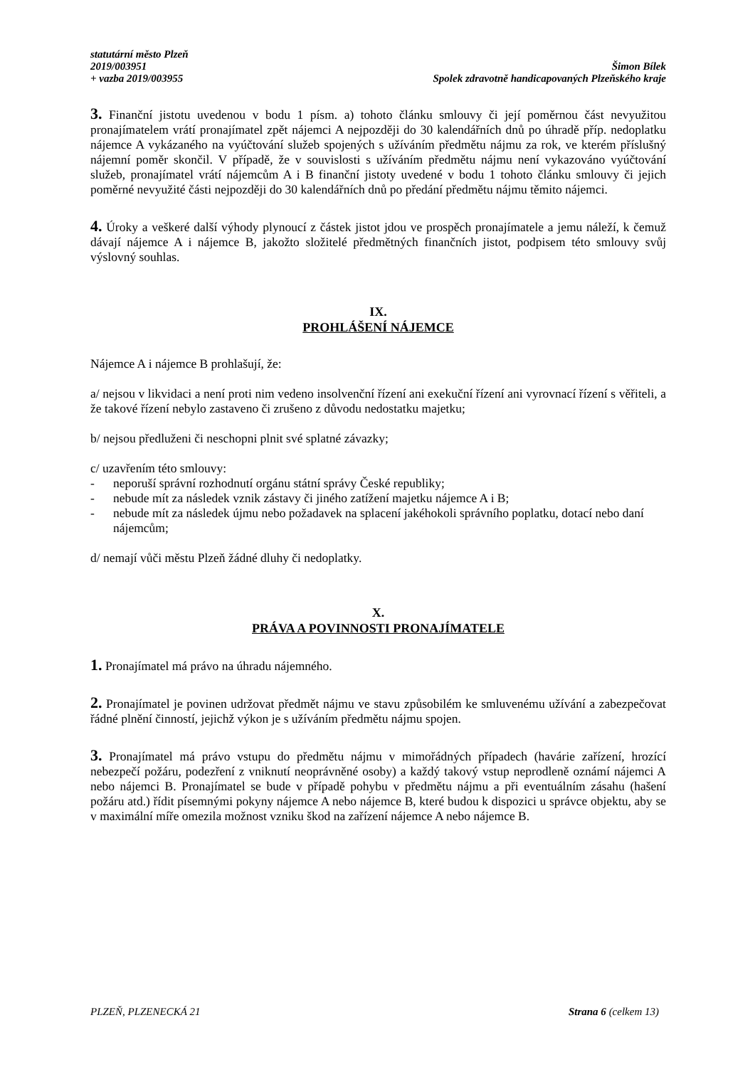statutární město Plzeň
2019/003951
+ vazba 2019/003955
Šimon Bílek
Spolek zdravotně handicapovaných Plzeňského kraje
3. Finanční jistotu uvedenou v bodu 1 písm. a) tohoto článku smlouvy či její poměrnou část nevyužitou pronajímatelem vrátí pronajímatel zpět nájemci A nejpozději do 30 kalendářních dnů po úhradě příp. nedoplatku nájemce A vykázaného na vyúčtování služeb spojených s užíváním předmětu nájmu za rok, ve kterém příslušný nájemní poměr skončil. V případě, že v souvislosti s užíváním předmětu nájmu není vykazováno vyúčtování služeb, pronajímatel vrátí nájemcům A i B finanční jistoty uvedené v bodu 1 tohoto článku smlouvy či jejich poměrné nevyužité části nejpozději do 30 kalendářních dnů po předání předmětu nájmu těmito nájemci.
4. Úroky a veškeré další výhody plynoucí z částek jistot jdou ve prospěch pronajímatele a jemu náleží, k čemuž dávají nájemce A i nájemce B, jakožto složitelé předmětných finančních jistot, podpisem této smlouvy svůj výslovný souhlas.
IX.
PROHLÁŠENÍ NÁJEMCE
Nájemce A i nájemce B prohlašují, že:
a/ nejsou v likvidaci a není proti nim vedeno insolvenční řízení ani exekuční řízení ani vyrovnací řízení s věřiteli, a že takové řízení nebylo zastaveno či zrušeno z důvodu nedostatku majetku;
b/ nejsou předluženi či neschopni plnit své splatné závazky;
c/ uzavřením této smlouvy:
- neporuší správní rozhodnutí orgánu státní správy České republiky;
- nebude mít za následek vznik zástavy či jiného zatížení majetku nájemce A i B;
- nebude mít za následek újmu nebo požadavek na splacení jakéhokoli správního poplatku, dotací nebo daní nájemcům;
d/ nemají vůči městu Plzeň žádné dluhy či nedoplatky.
X.
PRÁVA A POVINNOSTI PRONAJÍMATELE
1. Pronajímatel má právo na úhradu nájemného.
2. Pronajímatel je povinen udržovat předmět nájmu ve stavu způsobilém ke smluvenému užívání a zabezpečovat řádné plnění činností, jejichž výkon je s užíváním předmětu nájmu spojen.
3. Pronajímatel má právo vstupu do předmětu nájmu v mimořádných případech (havárie zařízení, hrozící nebezpečí požáru, podezření z vniknutí neoprávněné osoby) a každý takový vstup neprodleně oznámí nájemci A nebo nájemci B. Pronajímatel se bude v případě pohybu v předmětu nájmu a při eventuálním zásahu (hašení požáru atd.) řídit písemnými pokyny nájemce A nebo nájemce B, které budou k dispozici u správce objektu, aby se v maximální míře omezila možnost vzniku škod na zařízení nájemce A nebo nájemce B.
PLZEŇ, PLZENECKÁ 21 Strana 6 (celkem 13)